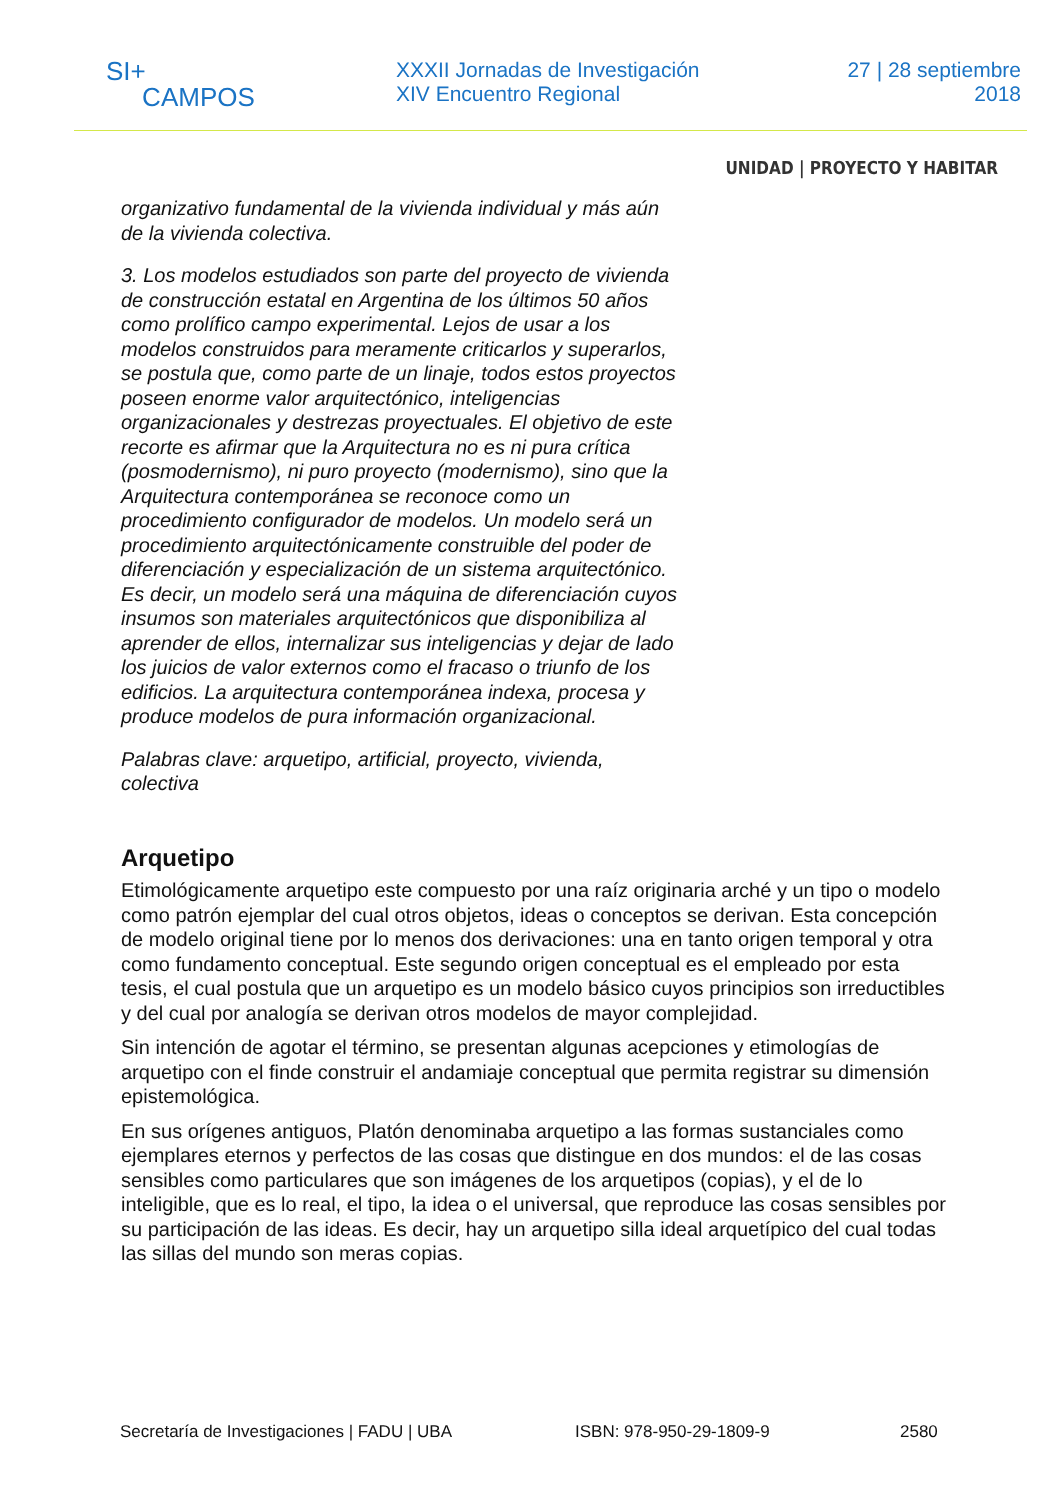SI+
CAMPOS
XXXII Jornadas de Investigación
XIV Encuentro Regional
27 | 28 septiembre
2018
UNIDAD | PROYECTO Y HABITAR
organizativo fundamental de la vivienda individual y más aún de la vivienda colectiva.
3. Los modelos estudiados son parte del proyecto de vivienda de construcción estatal en Argentina de los últimos 50 años como prolífico campo experimental. Lejos de usar a los modelos construidos para meramente criticarlos y superarlos, se postula que, como parte de un linaje, todos estos proyectos poseen enorme valor arquitectónico, inteligencias organizacionales y destrezas proyectuales. El objetivo de este recorte es afirmar que la Arquitectura no es ni pura crítica (posmodernismo), ni puro proyecto (modernismo), sino que la Arquitectura contemporánea se reconoce como un procedimiento configurador de modelos. Un modelo será un procedimiento arquitectónicamente construible del poder de diferenciación y especialización de un sistema arquitectónico. Es decir, un modelo será una máquina de diferenciación cuyos insumos son materiales arquitectónicos que disponibiliza al aprender de ellos, internalizar sus inteligencias y dejar de lado los juicios de valor externos como el fracaso o triunfo de los edificios. La arquitectura contemporánea indexa, procesa y produce modelos de pura información organizacional.
Palabras clave: arquetipo, artificial, proyecto, vivienda, colectiva
Arquetipo
Etimológicamente arquetipo este compuesto por una raíz originaria arché y un tipo o modelo como patrón ejemplar del cual otros objetos, ideas o conceptos se derivan. Esta concepción de modelo original tiene por lo menos dos derivaciones: una en tanto origen temporal y otra como fundamento conceptual. Este segundo origen conceptual es el empleado por esta tesis, el cual postula que un arquetipo es un modelo básico cuyos principios son irreductibles y del cual por analogía se derivan otros modelos de mayor complejidad.
Sin intención de agotar el término, se presentan algunas acepciones y etimologías de arquetipo con el finde construir el andamiaje conceptual que permita registrar su dimensión epistemológica.
En sus orígenes antiguos, Platón denominaba arquetipo a las formas sustanciales como ejemplares eternos y perfectos de las cosas que distingue en dos mundos: el de las cosas sensibles como particulares que son imágenes de los arquetipos (copias), y el de lo inteligible, que es lo real, el tipo, la idea o el universal, que reproduce las cosas sensibles por su participación de las ideas. Es decir, hay un arquetipo silla ideal arquetípico del cual todas las sillas del mundo son meras copias.
Secretaría de Investigaciones | FADU | UBA ISBN: 978-950-29-1809-9 2580